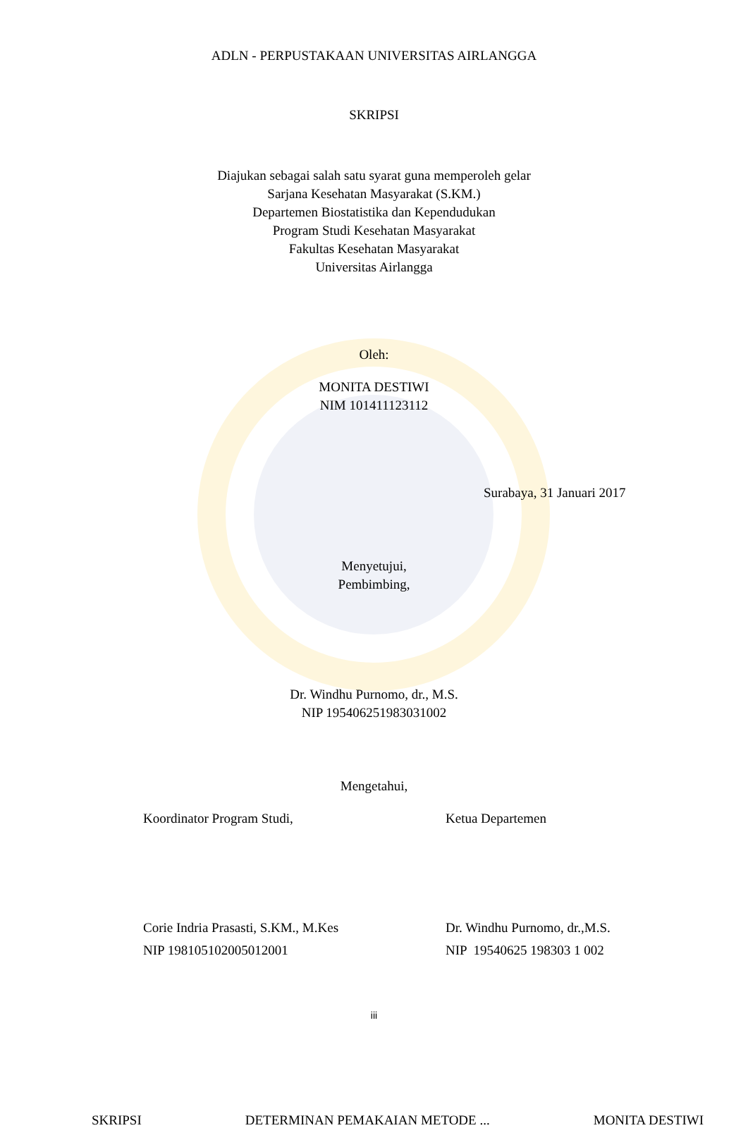ADLN - PERPUSTAKAAN UNIVERSITAS AIRLANGGA
SKRIPSI
Diajukan sebagai salah satu syarat guna memperoleh gelar
Sarjana Kesehatan Masyarakat (S.KM.)
Departemen Biostatistika dan Kependudukan
Program Studi Kesehatan Masyarakat
Fakultas Kesehatan Masyarakat
Universitas Airlangga
Oleh:
MONITA DESTIWI
NIM 101411123112
Surabaya, 31 Januari 2017
Menyetujui,
Pembimbing,
Dr. Windhu Purnomo, dr., M.S.
NIP 195406251983031002
Mengetahui,
Koordinator Program Studi, Ketua Departemen
Corie Indria Prasasti, S.KM., M.Kes
NIP 198105102005012001
Dr. Windhu Purnomo, dr.,M.S.
NIP 19540625 198303 1 002
iii
SKRIPSI DETERMINAN PEMAKAIAN METODE ... MONITA DESTIWI